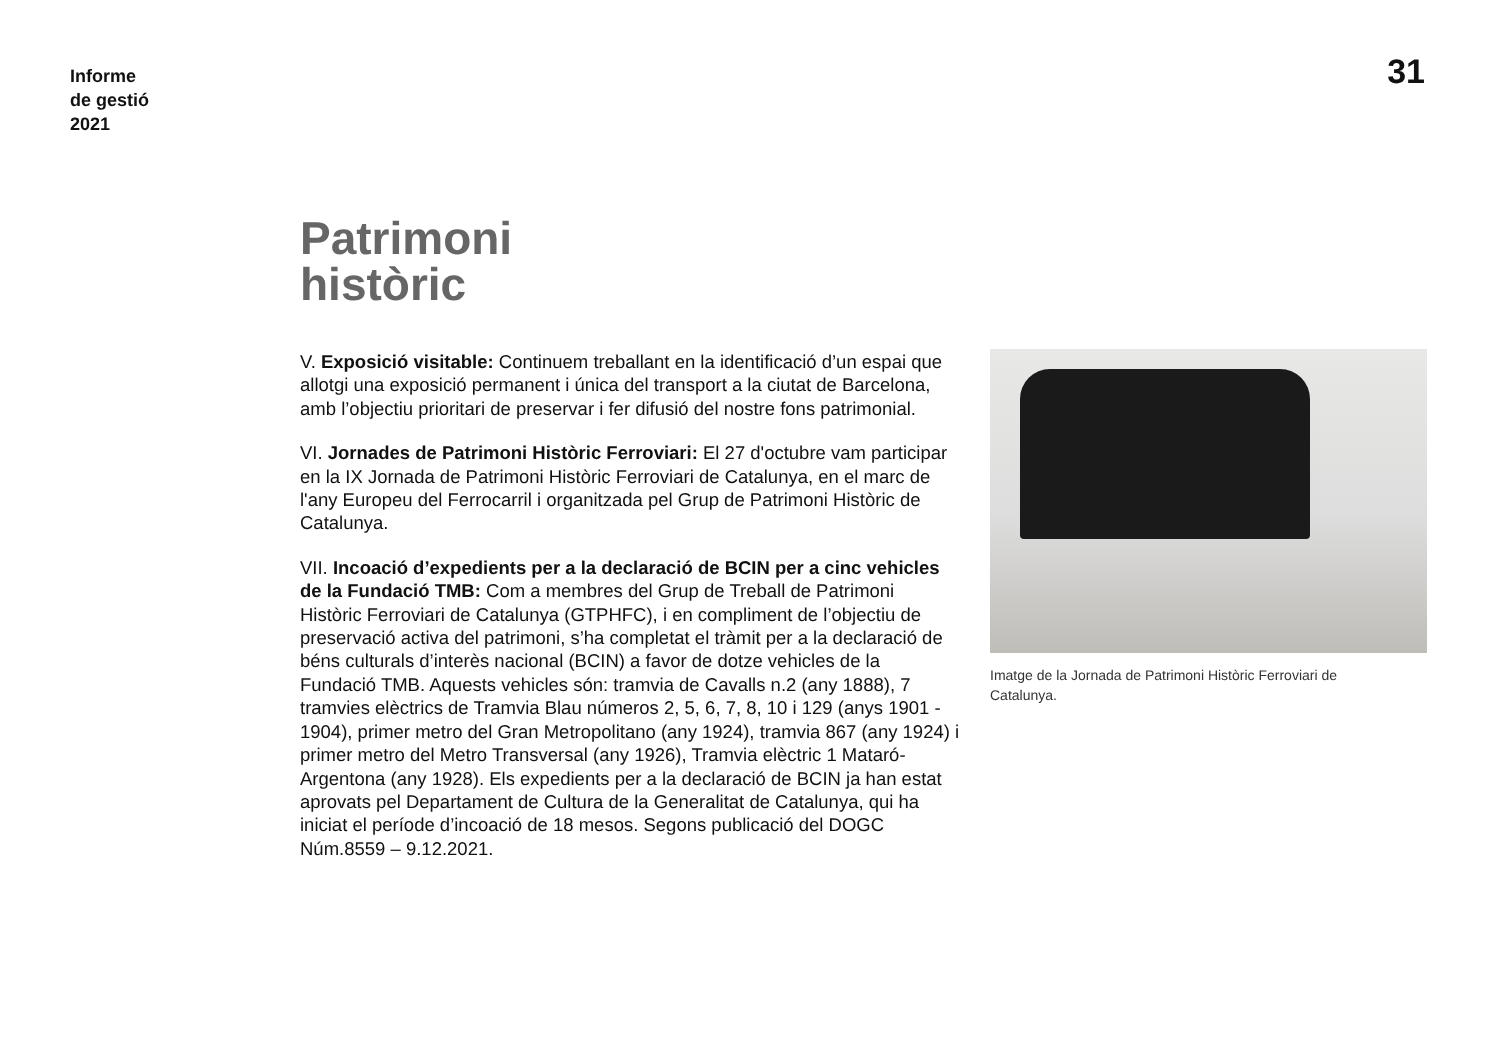Informe
de gestió
2021
31
Patrimoni
històric
V. Exposició visitable: Continuem treballant en la identificació d’un espai que allotgi una exposició permanent i única del transport a la ciutat de Barcelona, amb l’objectiu prioritari de preservar i fer difusió del nostre fons patrimonial.
VI. Jornades de Patrimoni Històric Ferroviari: El 27 d'octubre vam participar en la IX Jornada de Patrimoni Històric Ferroviari de Catalunya, en el marc de l'any Europeu del Ferrocarril i organitzada pel Grup de Patrimoni Històric de Catalunya.
VII. Incoació d’expedients per a la declaració de BCIN per a cinc vehicles de la Fundació TMB: Com a membres del Grup de Treball de Patrimoni Històric Ferroviari de Catalunya (GTPHFC), i en compliment de l’objectiu de preservació activa del patrimoni, s’ha completat el tràmit per a la declaració de béns culturals d’interès nacional (BCIN) a favor de dotze vehicles de la Fundació TMB. Aquests vehicles són: tramvia de Cavalls n.2 (any 1888), 7 tramvies elèctrics de Tramvia Blau números 2, 5, 6, 7, 8, 10 i 129 (anys 1901 - 1904), primer metro del Gran Metropolitano (any 1924), tramvia 867 (any 1924) i primer metro del Metro Transversal (any 1926), Tramvia elèctric 1 Mataró-Argentona (any 1928). Els expedients per a la declaració de BCIN ja han estat aprovats pel Departament de Cultura de la Generalitat de Catalunya, qui ha iniciat el període d’incoació de 18 mesos. Segons publicació del DOGC Núm.8559 – 9.12.2021.
Imatge de la Jornada de Patrimoni Històric Ferroviari de Catalunya.